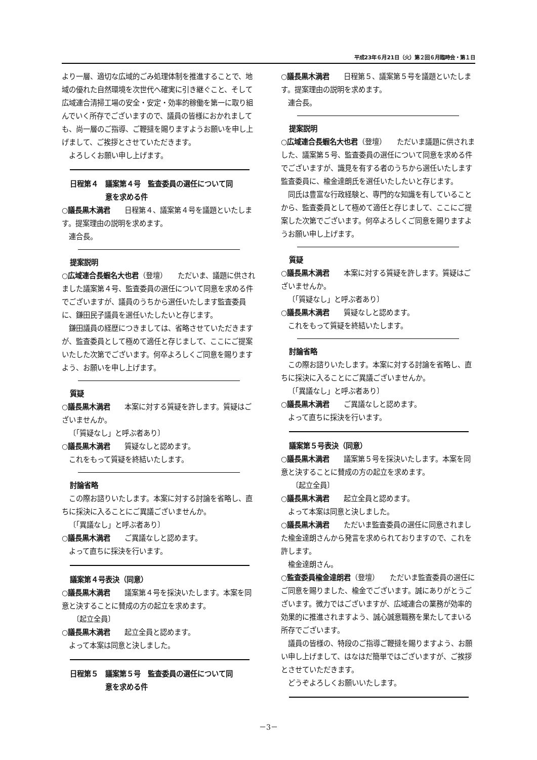平成23年６月21日（火）第２回６月臨時会・第１日
より一層、適切な広域的ごみ処理体制を推進することで、地域の優れた自然環境を次世代へ確実に引き継ぐこと、そして広域連合清掃工場の安全・安定・効率的稼働を第一に取り組んでいく所存でございますので、議員の皆様におかれましても、尚一層のご指導、ご鞭撻を賜りますようお願いを申し上げまして、ご挨拶とさせていただきます。
よろしくお願い申し上げます。
日程第４　議案第４号　監査委員の選任について同
　　　　　意を求める件
○議長黒木満君　　日程第４、議案第４号を議題といたします。提案理由の説明を求めます。
連合長。
提案説明
○広域連合長蝦名大也君（登壇）　　ただいま、議題に供されました議案第４号、監査委員の選任について同意を求める件でございますが、議員のうちから選任いたします監査委員に、鎌田民子議員を選任いたしたいと存じます。
鎌田議員の経歴につきましては、省略させていただきますが、監査委員として極めて適任と存じまして、ここにご提案いたした次第でございます。何卒よろしくご同意を賜りますよう、お願いを申し上げます。
質疑
○議長黒木満君　　本案に対する質疑を許します。質疑はございませんか。
〔「質疑なし」と呼ぶ者あり〕
○議長黒木満君　　質疑なしと認めます。
これをもって質疑を終結いたします。
討論省略
この際お諮りいたします。本案に対する討論を省略し、直ちに採決に入ることにご異議ございませんか。
〔「異議なし」と呼ぶ者あり〕
○議長黒木満君　　ご異議なしと認めます。
よって直ちに採決を行います。
議案第４号表決（同意）
○議長黒木満君　　議案第４号を採決いたします。本案を同意と決することに賛成の方の起立を求めます。
　　〔起立全員〕
○議長黒木満君　　起立全員と認めます。
よって本案は同意と決しました。
日程第５　議案第５号　監査委員の選任について同
　　　　　意を求める件
○議長黒木満君　　日程第５、議案第５号を議題といたします。提案理由の説明を求めます。
連合長。
提案説明
○広域連合長蝦名大也君（登壇）　　ただいま議題に供されました、議案第５号、監査委員の選任について同意を求める件でございますが、識見を有する者のうちから選任いたします監査委員に、楡金達朗氏を選任いたしたいと存じます。
同氏は豊富な行政経験と、専門的な知識を有していることから、監査委員として極めて適任と存じまして、ここにご提案した次第でございます。何卒よろしくご同意を賜りますようお願い申し上げます。
質疑
○議長黒木満君　　本案に対する質疑を許します。質疑はございませんか。
〔「質疑なし」と呼ぶ者あり〕
○議長黒木満君　　質疑なしと認めます。
これをもって質疑を終結いたします。
討論省略
この際お諮りいたします。本案に対する討論を省略し、直ちに採決に入ることにご異議ございませんか。
〔「異議なし」と呼ぶ者あり〕
○議長黒木満君　　ご異議なしと認めます。
よって直ちに採決を行います。
議案第５号表決（同意）
○議長黒木満君　　議案第５号を採決いたします。本案を同意と決することに賛成の方の起立を求めます。
　　〔起立全員〕
○議長黒木満君　　起立全員と認めます。
よって本案は同意と決しました。
○議長黒木満君　　ただいま監査委員の選任に同意されました楡金達朗さんから発言を求められておりますので、これを許します。
楡金達朗さん。
○監査委員楡金達朗君（登壇）　　ただいま監査委員の選任にご同意を賜りました、楡金でございます。誠にありがとうございます。微力ではございますが、広域連合の業務が効率的効果的に推進されますよう、誠心誠意職務を果たしてまいる所存でございます。
議員の皆様の、特段のご指導ご鞭撻を賜りますよう、お願い申し上げまして、はなはだ簡単ではございますが、ご挨拶とさせていただきます。
どうぞよろしくお願いいたします。
－3－